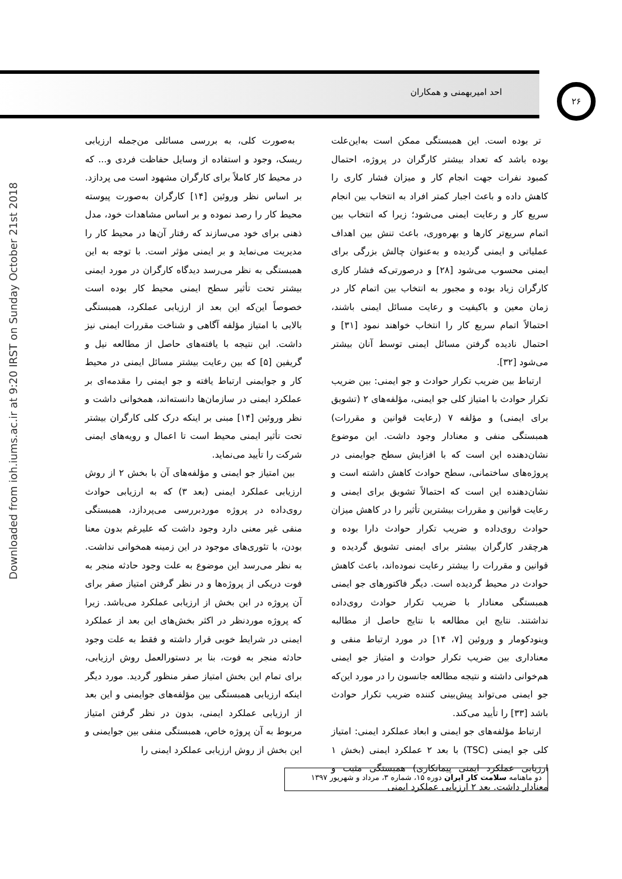احد امیربهمنی و همکاران ۲۶
Downloaded from ioh.iums.ac.ir at 9:20 IRST on Sunday October 21st 2018
تر بوده است. این همبستگی ممکن است به‌این‌علت بوده باشد که تعداد بیشتر کارگران در پروژه، احتمال کمبود نفرات جهت انجام کار و میزان فشار کاری را کاهش داده و باعث اجبار کمتر افراد به انتخاب بین انجام سریع کار و رعایت ایمنی می‌شود؛ زیرا که انتخاب بین اتمام سریع‌تر کارها و بهره‌وری، باعث تنش بین اهداف عملیاتی و ایمنی گردیده و به‌عنوان چالش بزرگی برای ایمنی محسوب می‌شود [۲۸] و درصورتی‌که فشار کاری کارگران زیاد بوده و مجبور به انتخاب بین اتمام کار در زمان معین و باکیفیت و رعایت مسائل ایمنی باشند، احتمالاً اتمام سریع کار را انتخاب خواهند نمود [۳۱] و احتمال نادیده گرفتن مسائل ایمنی توسط آنان بیشتر می‌شود [۳۲].
ارتباط بین ضریب تکرار حوادث و جو ایمنی: بین ضریب تکرار حوادث با امتیاز کلی جو ایمنی، مؤلفه‌های ۲ (تشویق برای ایمنی) و مؤلفه ۷ (رعایت قوانین و مقررات) همبستگی منفی و معنادار وجود داشت. این موضوع نشان‌دهنده این است که با افزایش سطح جوایمنی در پروژه‌های ساختمانی، سطح حوادث کاهش داشته است و نشان‌دهنده این است که احتمالاً تشویق برای ایمنی و رعایت قوانین و مقررات بیشترین تأثیر را در کاهش میزان حوادث روی‌داده و ضریب تکرار حوادث دارا بوده و هرچقدر کارگران بیشتر برای ایمنی تشویق گردیده و قوانین و مقررات را بیشتر رعایت نموده‌اند، باعث کاهش حوادث در محیط گردیده است. دیگر فاکتورهای جو ایمنی همبستگی معنادار با ضریب تکرار حوادث روی‌داده نداشتند. نتایج این مطالعه با نتایج حاصل از مطالبه وینودکومار و وروئین [۷، ۱۴] در مورد ارتباط منفی و معناداری بین ضریب تکرار حوادث و امتیاز جو ایمنی هم‌خوانی داشته و نتیجه مطالعه جانسون را در مورد این‌که جو ایمنی می‌تواند پیش‌بینی کننده ضریب تکرار حوادث باشد [۳۳] را تأیید می‌کند.
ارتباط مؤلفه‌های جو ایمنی و ابعاد عملکرد ایمنی: امتیاز کلی جو ایمنی (TSC) با بعد ۲ عملکرد ایمنی (بخش ۱ ارزیابی عملکرد ایمنی پیمانکاری) همبستگی مثبت و معنادار داشت. بعد ۲ ارزیابی عملکرد ایمنی
به‌صورت کلی، به بررسی مسائلی من‌جمله ارزیابی ریسک، وجود و استفاده از وسایل حفاظت فردی و... که در محیط کار کاملاً برای کارگران مشهود است می پردازد. بر اساس نظر وروئین [۱۴] کارگران به‌صورت پیوسته محیط کار را رصد نموده و بر اساس مشاهدات خود، مدل ذهنی برای خود می‌سازند که رفتار آن‌ها در محیط کار را مدیریت می‌نماید و بر ایمنی مؤثر است. با توجه به این همبستگی به نظر می‌رسد دیدگاه کارگران در مورد ایمنی بیشتر تحت تأثیر سطح ایمنی محیط کار بوده است خصوصاً این‌که این بعد از ارزیابی عملکرد، همبستگی بالایی با امتیاز مؤلفه آگاهی و شناخت مقررات ایمنی نیز داشت. این نتیجه با یافته‌های حاصل از مطالعه نیل و گریفین [۵] که بین رعایت بیشتر مسائل ایمنی در محیط کار و جوایمنی ارتباط یافته و جو ایمنی را مقدمه‌ای بر عملکرد ایمنی در سازمان‌ها دانسته‌اند، همخوانی داشت و نظر وروئین [۱۴] مبنی بر اینکه درک کلی کارگران بیشتر تحت تأثیر ایمنی محیط است تا اعمال و رویه‌های ایمنی شرکت را تأیید می‌نماید.
بین امتیاز جو ایمنی و مؤلفه‌های آن با بخش ۲ از روش ارزیابی عملکرد ایمنی (بعد ۳) که به ارزیابی حوادث روی‌داده در پروژه موردبررسی می‌پردازد، همبستگی منفی غیر معنی دارد وجود داشت که علیرغم بدون معنا بودن، با تئوری‌های موجود در این زمینه همخوانی نداشت. به نظر می‌رسد این موضوع به علت وجود حادثه منجر به فوت دریکی از پروژه‌ها و در نظر گرفتن امتیاز صفر برای آن پروژه در این بخش از ارزیابی عملکرد می‌باشد. زیرا که پروژه موردنظر در اکثر بخش‌های این بعد از عملکرد ایمنی در شرایط خوبی قرار داشته و فقط به علت وجود حادثه منجر به فوت، بنا بر دستورالعمل روش ارزیابی، برای تمام این بخش امتیاز صفر منظور گردید. مورد دیگر اینکه ارزیابی همبستگی بین مؤلفه‌های جوایمنی و این بعد از ارزیابی عملکرد ایمنی، بدون در نظر گرفتن امتیاز مربوط به آن پروژه خاص، همبستگی منفی بین جوایمنی و این بخش از روش ارزیابی عملکرد ایمنی را
دو ماهنامه سلامت کار ایران دوره ۱۵، شماره ۳، مرداد و شهریور ۱۳۹۷